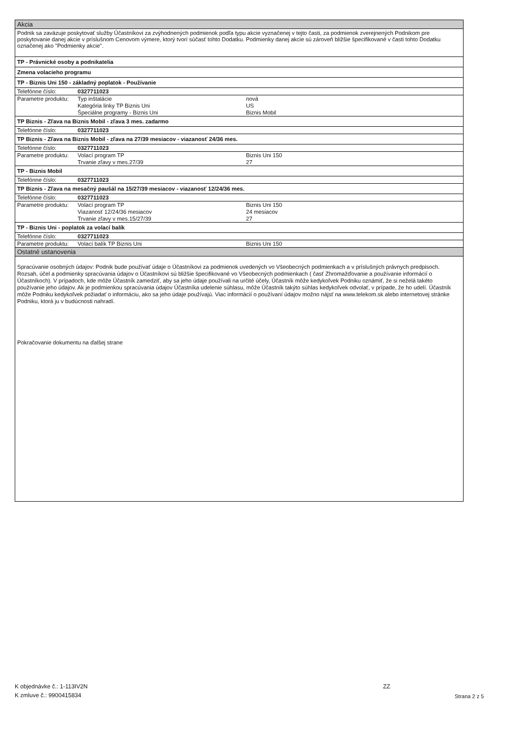Akcia
Podnik sa zaväzuje poskytovať služby Účastníkovi za zvýhodnených podmienok podľa typu akcie vyznačenej v tejto časti, za podmienok zverejnených Podnikom pre poskytovanie danej akcie v príslušnom Cenovom výmere, ktorý tvorí súčasť tohto Dodatku. Podmienky danej akcie sú zároveň bližšie špecifikované v časti tohto Dodatku označenej ako "Podmienky akcie".
TP - Právnické osoby a podnikatelia
Zmena volacieho programu
TP - Biznis Uni 150 - základný poplatok - Používanie
| Telefónne číslo: | 0327711023 | |
| Parametre produktu: | Typ inštalácie | nová |
| | Kategória linky TP Biznis Uni | US |
| | Špeciálne programy - Biznis Uni | Biznis Mobil |
TP Biznis - Zľava na Biznis Mobil - zľava 3 mes. zadarmo
| Telefónne číslo: | 0327711023 |
TP Biznis - Zľava na Biznis Mobil - zľava na 27/39 mesiacov - viazanosť 24/36 mes.
| Telefónne číslo: | 0327711023 | |
| Parametre produktu: | Volací program TP | Biznis Uni 150 |
| | Trvanie zľavy v mes.27/39 | 27 |
TP - Biznis Mobil
| Telefónne číslo: | 0327711023 |
TP Biznis - Zľava na mesačný paušál na 15/27/39 mesiacov - viazanosť 12/24/36 mes.
| Telefónne číslo: | 0327711023 | |
| Parametre produktu: | Volací program TP | Biznis Uni 150 |
| | Viazanosť 12/24/36 mesiacov | 24 mesiacov |
| | Trvanie zľavy v mes.15/27/39 | 27 |
TP - Biznis Uni - poplatok za volací balík
| Telefónne číslo: | 0327711023 | |
| Parametre produktu: | Volací balík TP Biznis Uni | Biznis Uni 150 |
Ostatné ustanovenia
Spracúvanie osobných údajov: Podnik bude používať údaje o Účastníkovi za podmienok uvedených vo Všeobecných podmienkach a v príslušných právnych predpisoch. Rozsah, účel a podmienky spracúvania údajov o Účastníkovi sú bližšie špecifikované vo Všeobecných podmienkach ( časť Zhromažďovanie a používanie informácií o Účastníkoch). V prípadoch, kde môže Účastník zamedziť, aby sa jeho údaje používali na určité účely, Účastník môže kedykoľvek Podniku oznámiť, že si neželá takéto používanie jeho údajov. Ak je podmienkou spracúvania údajov Účastníka udelenie súhlasu, môže Účastník takýto súhlas kedykoľvek odvolať, v prípade, že ho udelí. Účastník môže Podniku kedykoľvek požiadať o informáciu, ako sa jeho údaje používajú. Viac informácií o používaní údajov možno nájsť na www.telekom.sk alebo internetovej stránke Podniku, ktorá ju v budúcnosti nahradí.
Pokračovanie dokumentu na ďalšej strane
K objednávke č.: 1-113IV2N
K zmluve č.: 9900415834
ZZ
Strana 2 z 5